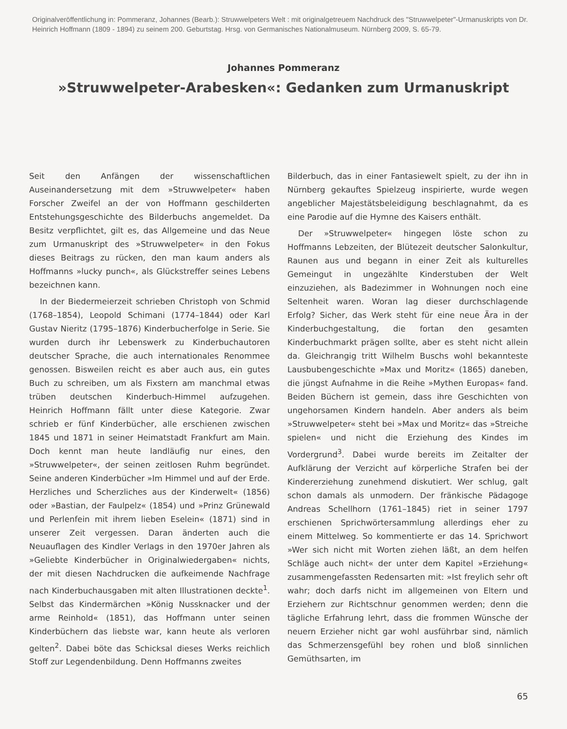Originalveröffentlichung in: Pommeranz, Johannes (Bearb.): Struwwelpeters Welt : mit originalgetreuem Nachdruck des "Struwwelpeter"-Urmanuskripts von Dr. Heinrich Hoffmann (1809 - 1894) zu seinem 200. Geburtstag. Hrsg. von Germanisches Nationalmuseum. Nürnberg 2009, S. 65-79.
Johannes Pommeranz
»Struwwelpeter-Arabesken«: Gedanken zum Urmanuskript
Seit den Anfängen der wissenschaftlichen Auseinandersetzung mit dem »Struwwelpeter« haben Forscher Zweifel an der von Hoffmann geschilderten Entstehungsgeschichte des Bilderbuchs angemeldet. Da Besitz verpflichtet, gilt es, das Allgemeine und das Neue zum Urmanuskript des »Struwwelpeter« in den Fokus dieses Beitrags zu rücken, den man kaum anders als Hoffmanns »lucky punch«, als Glückstreffer seines Lebens bezeichnen kann.
In der Biedermeierzeit schrieben Christoph von Schmid (1768–1854), Leopold Schimani (1774–1844) oder Karl Gustav Nieritz (1795–1876) Kinderbucherfolge in Serie. Sie wurden durch ihr Lebenswerk zu Kinderbuchautoren deutscher Sprache, die auch internationales Renommee genossen. Bisweilen reicht es aber auch aus, ein gutes Buch zu schreiben, um als Fixstern am manchmal etwas trüben deutschen Kinderbuch-Himmel aufzugehen. Heinrich Hoffmann fällt unter diese Kategorie. Zwar schrieb er fünf Kinderbücher, alle erschienen zwischen 1845 und 1871 in seiner Heimatstadt Frankfurt am Main. Doch kennt man heute landläufig nur eines, den »Struwwelpeter«, der seinen zeitlosen Ruhm begründet. Seine anderen Kinderbücher »Im Himmel und auf der Erde. Herzliches und Scherzliches aus der Kinderwelt« (1856) oder »Bastian, der Faulpelz« (1854) und »Prinz Grünewald und Perlenfein mit ihrem lieben Eselein« (1871) sind in unserer Zeit vergessen. Daran änderten auch die Neuauflagen des Kindler Verlags in den 1970er Jahren als »Geliebte Kinderbücher in Originalwiedergaben« nichts, der mit diesen Nachdrucken die aufkeimende Nachfrage nach Kinderbuchausgaben mit alten Illustrationen deckte<sup>1</sup>. Selbst das Kindermärchen »König Nussknacker und der arme Reinhold« (1851), das Hoffmann unter seinen Kinderbüchern das liebste war, kann heute als verloren gelten<sup>2</sup>. Dabei böte das Schicksal dieses Werks reichlich Stoff zur Legendenbildung. Denn Hoffmanns zweites
Bilderbuch, das in einer Fantasiewelt spielt, zu der ihn in Nürnberg gekauftes Spielzeug inspirierte, wurde wegen angeblicher Majestätsbeleidigung beschlagnahmt, da es eine Parodie auf die Hymne des Kaisers enthält.
Der »Struwwelpeter« hingegen löste schon zu Hoffmanns Lebzeiten, der Blütezeit deutscher Salonkultur, Raunen aus und begann in einer Zeit als kulturelles Gemeingut in ungezählte Kinderstuben der Welt einzuziehen, als Badezimmer in Wohnungen noch eine Seltenheit waren. Woran lag dieser durchschlagende Erfolg? Sicher, das Werk steht für eine neue Ära in der Kinderbuchgestaltung, die fortan den gesamten Kinderbuchmarkt prägen sollte, aber es steht nicht allein da. Gleichrangig tritt Wilhelm Buschs wohl bekannteste Lausbubengeschichte »Max und Moritz« (1865) daneben, die jüngst Aufnahme in die Reihe »Mythen Europas« fand. Beiden Büchern ist gemein, dass ihre Geschichten von ungehorsamen Kindern handeln. Aber anders als beim »Struwwelpeter« steht bei »Max und Moritz« das »Streiche spielen« und nicht die Erziehung des Kindes im Vordergrund<sup>3</sup>. Dabei wurde bereits im Zeitalter der Aufklärung der Verzicht auf körperliche Strafen bei der Kindererziehung zunehmend diskutiert. Wer schlug, galt schon damals als unmodern. Der fränkische Pädagoge Andreas Schellhorn (1761–1845) riet in seiner 1797 erschienen Sprichwörtersammlung allerdings eher zu einem Mittelweg. So kommentierte er das 14. Sprichwort »Wer sich nicht mit Worten ziehen läßt, an dem helfen Schläge auch nicht« der unter dem Kapitel »Erziehung« zusammengefassten Redensarten mit: »Ist freylich sehr oft wahr; doch darfs nicht im allgemeinen von Eltern und Erziehern zur Richtschnur genommen werden; denn die tägliche Erfahrung lehrt, dass die frommen Wünsche der neuern Erzieher nicht gar wohl ausführbar sind, nämlich das Schmerzensgefühl bey rohen und bloß sinnlichen Gemüthsarten, im
65